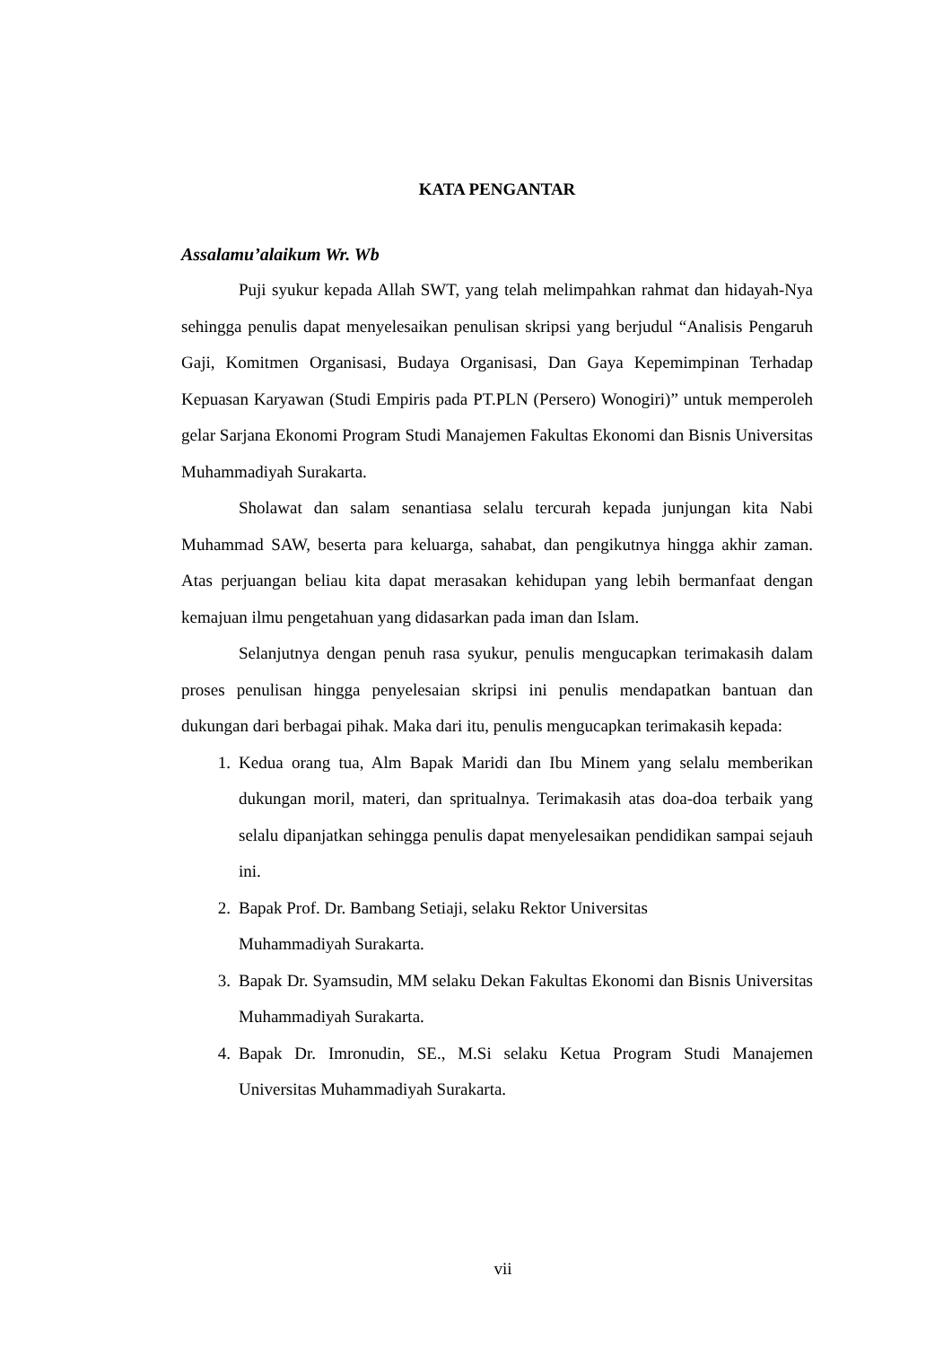KATA PENGANTAR
Assalamu’alaikum Wr. Wb
Puji syukur kepada Allah SWT, yang telah melimpahkan rahmat dan hidayah-Nya sehingga penulis dapat menyelesaikan penulisan skripsi yang berjudul “Analisis Pengaruh Gaji, Komitmen Organisasi, Budaya Organisasi, Dan Gaya Kepemimpinan Terhadap Kepuasan Karyawan (Studi Empiris pada PT.PLN (Persero) Wonogiri)” untuk memperoleh gelar Sarjana Ekonomi Program Studi Manajemen Fakultas Ekonomi dan Bisnis Universitas Muhammadiyah Surakarta.
Sholawat dan salam senantiasa selalu tercurah kepada junjungan kita Nabi Muhammad SAW, beserta para keluarga, sahabat, dan pengikutnya hingga akhir zaman. Atas perjuangan beliau kita dapat merasakan kehidupan yang lebih bermanfaat dengan kemajuan ilmu pengetahuan yang didasarkan pada iman dan Islam.
Selanjutnya dengan penuh rasa syukur, penulis mengucapkan terimakasih dalam proses penulisan hingga penyelesaian skripsi ini penulis mendapatkan bantuan dan dukungan dari berbagai pihak. Maka dari itu, penulis mengucapkan terimakasih kepada:
1. Kedua orang tua, Alm Bapak Maridi dan Ibu Minem yang selalu memberikan dukungan moril, materi, dan spritualnya. Terimakasih atas doa-doa terbaik yang selalu dipanjatkan sehingga penulis dapat menyelesaikan pendidikan sampai sejauh ini.
2. Bapak Prof. Dr. Bambang Setiaji, selaku Rektor Universitas
Muhammadiyah Surakarta.
3. Bapak Dr. Syamsudin, MM selaku Dekan Fakultas Ekonomi dan Bisnis Universitas Muhammadiyah Surakarta.
4. Bapak Dr. Imronudin, SE., M.Si selaku Ketua Program Studi Manajemen Universitas Muhammadiyah Surakarta.
vii